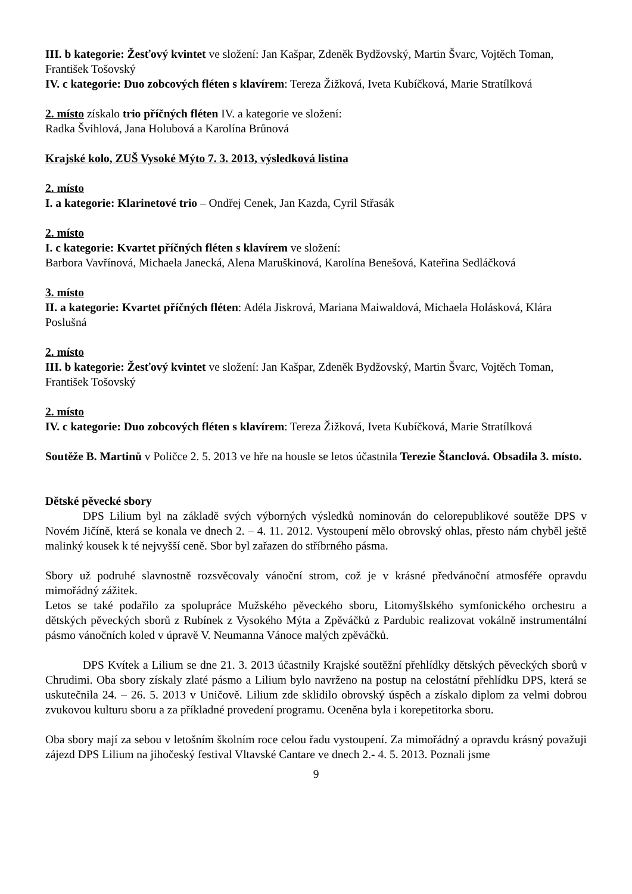III. b kategorie: Žesťový kvintet ve složení: Jan Kašpar, Zdeněk Bydžovský, Martin Švarc, Vojtěch Toman, František Tošovský
IV. c kategorie: Duo zobcových fléten s klavírem: Tereza Žižková, Iveta Kubíčková, Marie Stratílková
2. místo získalo trio příčných fléten IV. a kategorie ve složení:
Radka Švihlová, Jana Holubová a Karolína Brůnová
Krajské kolo, ZUŠ Vysoké Mýto 7. 3. 2013, výsledková listina
2. místo
I. a kategorie: Klarinetové trio – Ondřej Cenek, Jan Kazda, Cyril Střasák
2. místo
I. c kategorie: Kvartet příčných fléten s klavírem ve složení:
Barbora Vavřínová, Michaela Janecká, Alena Maruškinová, Karolína Benešová, Kateřina Sedláčková
3. místo
II. a kategorie: Kvartet příčných fléten: Adéla Jiskrová, Mariana Maiwaldová, Michaela Holásková, Klára Poslušná
2. místo
III. b kategorie: Žesťový kvintet ve složení: Jan Kašpar, Zdeněk Bydžovský, Martin Švarc, Vojtěch Toman, František Tošovský
2. místo
IV. c kategorie: Duo zobcových fléten s klavírem: Tereza Žižková, Iveta Kubíčková, Marie Stratílková
Soutěže B. Martinů v Poličce 2. 5. 2013 ve hře na housle se letos účastnila Terezie Štanclová. Obsadila 3. místo.
Dětské pěvecké sbory
DPS Lilium byl na základě svých výborných výsledků nominován do celorepublikové soutěže DPS v Novém Jičíně, která se konala ve dnech 2. – 4. 11. 2012. Vystoupení mělo obrovský ohlas, přesto nám chyběl ještě malinký kousek k té nejvyšší ceně. Sbor byl zařazen do stříbrného pásma.
Sbory už podruhé slavnostně rozsvěcovaly vánoční strom, což je v krásné předvánoční atmosféře opravdu mimořádný zážitek.
Letos se také podařilo za spolupráce Mužského pěveckého sboru, Litomyšlského symfonického orchestru a dětských pěveckých sborů z Rubínek z Vysokého Mýta a Zpěváčků z Pardubic realizovat vokálně instrumentální pásmo vánočních koled v úpravě V. Neumanna Vánoce malých zpěváčků.
DPS Kvítek a Lilium se dne 21. 3. 2013 účastnily Krajské soutěžní přehlídky dětských pěveckých sborů v Chrudimi. Oba sbory získaly zlaté pásmo a Lilium bylo navrženo na postup na celostátní přehlídku DPS, která se uskutečnila 24. – 26. 5. 2013 v Uničově. Lilium zde sklidilo obrovský úspěch a získalo diplom za velmi dobrou zvukovou kulturu sboru a za příkladné provedení programu. Oceněna byla i korepetitorka sboru.
Oba sbory mají za sebou v letošním školním roce celou řadu vystoupení. Za mimořádný a opravdu krásný považuji zájezd DPS Lilium na jihočeský festival Vltavské Cantare ve dnech 2.- 4. 5. 2013. Poznali jsme
9